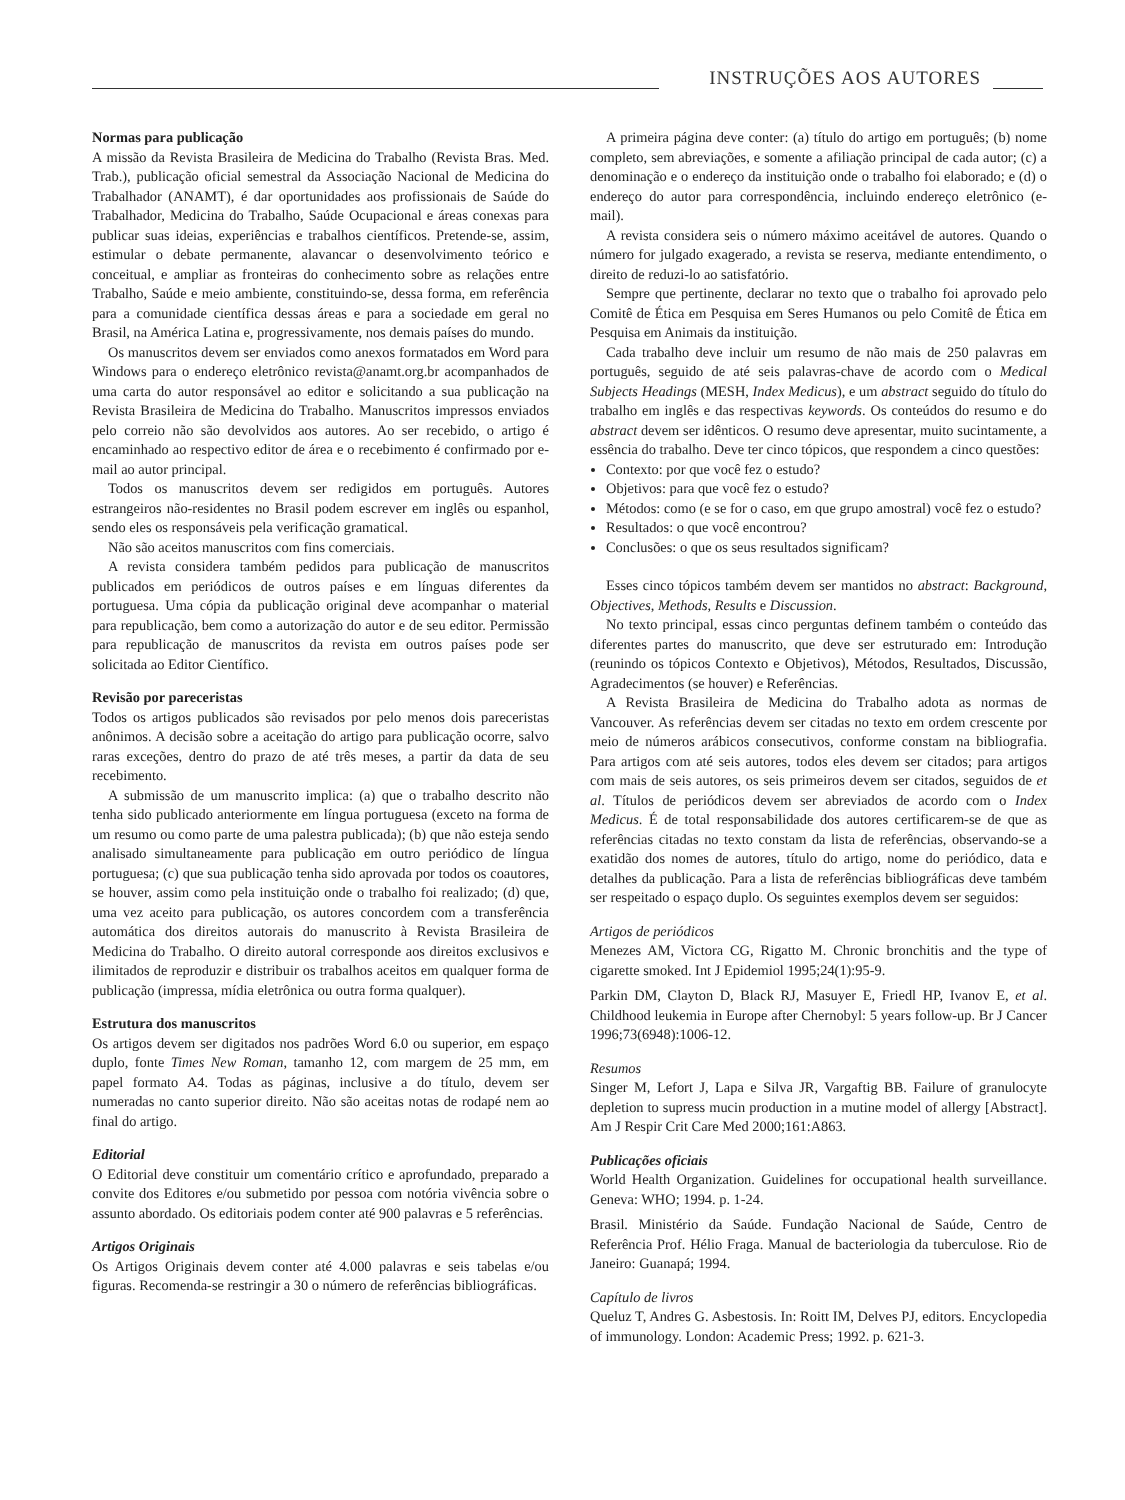INSTRUÇÕES AOS AUTORES
Normas para publicação
A missão da Revista Brasileira de Medicina do Trabalho (Revista Bras. Med. Trab.), publicação oficial semestral da Associação Nacional de Medicina do Trabalhador (ANAMT), é dar oportunidades aos profissionais de Saúde do Trabalhador, Medicina do Trabalho, Saúde Ocupacional e áreas conexas para publicar suas ideias, experiências e trabalhos científicos. Pretende-se, assim, estimular o debate permanente, alavancar o desenvolvimento teórico e conceitual, e ampliar as fronteiras do conhecimento sobre as relações entre Trabalho, Saúde e meio ambiente, constituindo-se, dessa forma, em referência para a comunidade científica dessas áreas e para a sociedade em geral no Brasil, na América Latina e, progressivamente, nos demais países do mundo.
Os manuscritos devem ser enviados como anexos formatados em Word para Windows para o endereço eletrônico revista@anamt.org.br acompanhados de uma carta do autor responsável ao editor e solicitando a sua publicação na Revista Brasileira de Medicina do Trabalho. Manuscritos impressos enviados pelo correio não são devolvidos aos autores. Ao ser recebido, o artigo é encaminhado ao respectivo editor de área e o recebimento é confirmado por e-mail ao autor principal.
Todos os manuscritos devem ser redigidos em português. Autores estrangeiros não-residentes no Brasil podem escrever em inglês ou espanhol, sendo eles os responsáveis pela verificação gramatical.
Não são aceitos manuscritos com fins comerciais.
A revista considera também pedidos para publicação de manuscritos publicados em periódicos de outros países e em línguas diferentes da portuguesa. Uma cópia da publicação original deve acompanhar o material para republicação, bem como a autorização do autor e de seu editor. Permissão para republicação de manuscritos da revista em outros países pode ser solicitada ao Editor Científico.
Revisão por pareceristas
Todos os artigos publicados são revisados por pelo menos dois pareceristas anônimos. A decisão sobre a aceitação do artigo para publicação ocorre, salvo raras exceções, dentro do prazo de até três meses, a partir da data de seu recebimento.
A submissão de um manuscrito implica: (a) que o trabalho descrito não tenha sido publicado anteriormente em língua portuguesa (exceto na forma de um resumo ou como parte de uma palestra publicada); (b) que não esteja sendo analisado simultaneamente para publicação em outro periódico de língua portuguesa; (c) que sua publicação tenha sido aprovada por todos os coautores, se houver, assim como pela instituição onde o trabalho foi realizado; (d) que, uma vez aceito para publicação, os autores concordem com a transferência automática dos direitos autorais do manuscrito à Revista Brasileira de Medicina do Trabalho. O direito autoral corresponde aos direitos exclusivos e ilimitados de reproduzir e distribuir os trabalhos aceitos em qualquer forma de publicação (impressa, mídia eletrônica ou outra forma qualquer).
Estrutura dos manuscritos
Os artigos devem ser digitados nos padrões Word 6.0 ou superior, em espaço duplo, fonte Times New Roman, tamanho 12, com margem de 25 mm, em papel formato A4. Todas as páginas, inclusive a do título, devem ser numeradas no canto superior direito. Não são aceitas notas de rodapé nem ao final do artigo.
Editorial
O Editorial deve constituir um comentário crítico e aprofundado, preparado a convite dos Editores e/ou submetido por pessoa com notória vivência sobre o assunto abordado. Os editoriais podem conter até 900 palavras e 5 referências.
Artigos Originais
Os Artigos Originais devem conter até 4.000 palavras e seis tabelas e/ou figuras. Recomenda-se restringir a 30 o número de referências bibliográficas.
A primeira página deve conter: (a) título do artigo em português; (b) nome completo, sem abreviações, e somente a afiliação principal de cada autor; (c) a denominação e o endereço da instituição onde o trabalho foi elaborado; e (d) o endereço do autor para correspondência, incluindo endereço eletrônico (e-mail).
A revista considera seis o número máximo aceitável de autores. Quando o número for julgado exagerado, a revista se reserva, mediante entendimento, o direito de reduzi-lo ao satisfatório.
Sempre que pertinente, declarar no texto que o trabalho foi aprovado pelo Comitê de Ética em Pesquisa em Seres Humanos ou pelo Comitê de Ética em Pesquisa em Animais da instituição.
Cada trabalho deve incluir um resumo de não mais de 250 palavras em português, seguido de até seis palavras-chave de acordo com o Medical Subjects Headings (MESH, Index Medicus), e um abstract seguido do título do trabalho em inglês e das respectivas keywords. Os conteúdos do resumo e do abstract devem ser idênticos. O resumo deve apresentar, muito sucintamente, a essência do trabalho. Deve ter cinco tópicos, que respondem a cinco questões:
Contexto: por que você fez o estudo?
Objetivos: para que você fez o estudo?
Métodos: como (e se for o caso, em que grupo amostral) você fez o estudo?
Resultados: o que você encontrou?
Conclusões: o que os seus resultados significam?
Esses cinco tópicos também devem ser mantidos no abstract: Background, Objectives, Methods, Results e Discussion.
No texto principal, essas cinco perguntas definem também o conteúdo das diferentes partes do manuscrito, que deve ser estruturado em: Introdução (reunindo os tópicos Contexto e Objetivos), Métodos, Resultados, Discussão, Agradecimentos (se houver) e Referências.
A Revista Brasileira de Medicina do Trabalho adota as normas de Vancouver. As referências devem ser citadas no texto em ordem crescente por meio de números arábicos consecutivos, conforme constam na bibliografia. Para artigos com até seis autores, todos eles devem ser citados; para artigos com mais de seis autores, os seis primeiros devem ser citados, seguidos de et al. Títulos de periódicos devem ser abreviados de acordo com o Index Medicus. É de total responsabilidade dos autores certificarem-se de que as referências citadas no texto constam da lista de referências, observando-se a exatidão dos nomes de autores, título do artigo, nome do periódico, data e detalhes da publicação. Para a lista de referências bibliográficas deve também ser respeitado o espaço duplo. Os seguintes exemplos devem ser seguidos:
Artigos de periódicos
Menezes AM, Victora CG, Rigatto M. Chronic bronchitis and the type of cigarette smoked. Int J Epidemiol 1995;24(1):95-9.
Parkin DM, Clayton D, Black RJ, Masuyer E, Friedl HP, Ivanov E, et al. Childhood leukemia in Europe after Chernobyl: 5 years follow-up. Br J Cancer 1996;73(6948):1006-12.
Resumos
Singer M, Lefort J, Lapa e Silva JR, Vargaftig BB. Failure of granulocyte depletion to supress mucin production in a mutine model of allergy [Abstract]. Am J Respir Crit Care Med 2000;161:A863.
Publicações oficiais
World Health Organization. Guidelines for occupational health surveillance. Geneva: WHO; 1994. p. 1-24.
Brasil. Ministério da Saúde. Fundação Nacional de Saúde, Centro de Referência Prof. Hélio Fraga. Manual de bacteriologia da tuberculose. Rio de Janeiro: Guanapá; 1994.
Capítulo de livros
Queluz T, Andres G. Asbestosis. In: Roitt IM, Delves PJ, editors. Encyclopedia of immunology. London: Academic Press; 1992. p. 621-3.